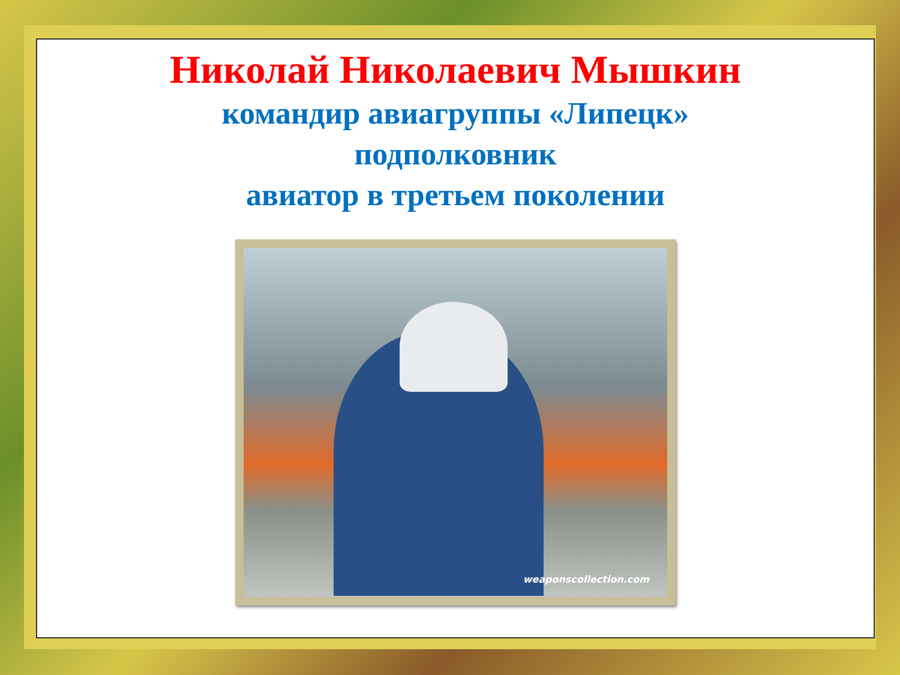Николай Николаевич Мышкин
командир авиагруппы «Липецк»
подполковник
авиатор в третьем поколении
weaponscollection.com